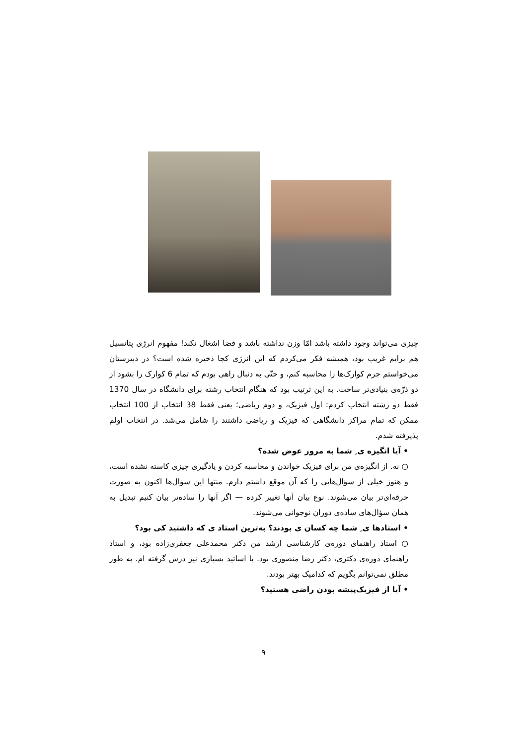چیزی می‌تواند وجود داشته باشد امّا وزن نداشته باشد و فضا اشغال نکند! مفهوم انرژی پتانسیل هم برایم غریب بود، همیشه فکر می‌کردم که این انرژی کجا ذخیره شده است؟ در دبیرستان می‌خواستم جرم کوارک‌ها را محاسبه کنم، و حتّی به دنبال راهی بودم که تمام 6 کوارک را بشود از دو ذرّه‌ی بنیادی‌تر ساخت. به این ترتیب بود که هنگام انتخاب رشته برای دانشگاه در سال 1370 فقط دو رشته انتخاب کردم: اول فیزیک، و دوم ریاضی؛ یعنی فقط 38 انتخاب از 100 انتخاب ممکن که تمام مراکز دانشگاهی که فیزیک و ریاضی داشتند را شامل می‌شد. در انتخاب اولم پذیرفته شدم.
• آیا انگیزه ی ِ شما به مرور عوض شده؟
○ نه. از انگیزه‌ی من برای فیزیک خواندن و محاسبه کردن و یادگیری چیزی کاسته نشده است، و هنوز خیلی از سؤال‌هایی را که آن موقع داشتم دارم. منتها این سؤال‌ها اکنون به صورت حرفه‌ای‌تر بیان می‌شوند. نوع بیان آنها تغییر کرده — اگر آنها را ساده‌تر بیان کنیم تبدیل به همان سؤال‌های ساده‌ی دوران نوجوانی می‌شوند.
• استادها ی ِ شما چه کسان ی بودند؟ به‌ترین استاد ی که داشتید کی بود؟
○ استاد راهنمای دوره‌ی کارشناسی ارشد من دکتر محمدعلی جعفری‌زاده بود، و استاد راهنمای دوره‌ی دکتری، دکتر رضا منصوری بود. با اساتید بسیاری نیز درس گرفته ام. به طور مطلق نمی‌توانم بگویم که کدامیک بهتر بودند.
• آیا از فیزیک‌پیشه بودن راضی هستید؟
۹